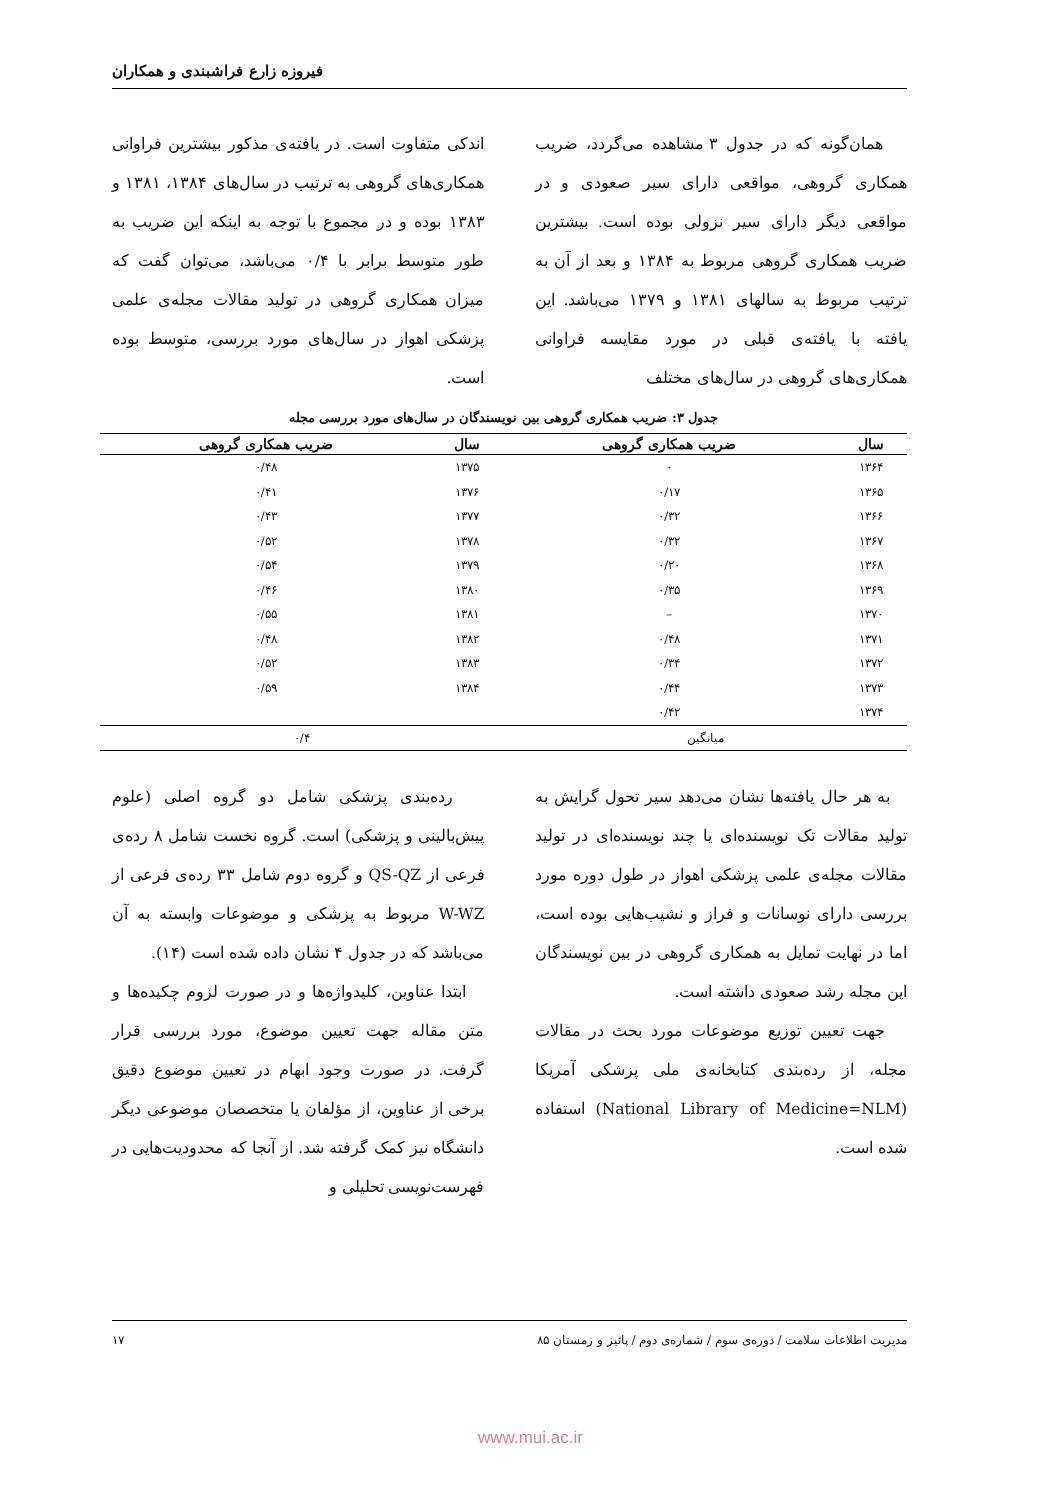فیروزه زارع فراشبندی و همکاران
همان‌گونه که در جدول ۳ مشاهده می‌گردد، ضریب همکاری گروهی، مواقعی دارای سیر صعودی و در مواقعی دیگر دارای سیر نزولی بوده است. بیشترین ضریب همکاری گروهی مربوط به ۱۳۸۴ و بعد از آن به ترتیب مربوط به سالهای ۱۳۸۱ و ۱۳۷۹ می‌باشد. این یافته با یافته‌ی قبلی در مورد مقایسه فراوانی همکاری‌های گروهی در سال‌های مختلف
اندکی متفاوت است. در یافته‌ی مذکور بیشترین فراوانی همکاری‌های گروهی به ترتیب در سال‌های ۱۳۸۴، ۱۳۸۱ و ۱۳۸۳ بوده و در مجموع با توجه به اینکه این ضریب به طور متوسط برابر با ۰/۴ می‌باشد، می‌توان گفت که میزان همکاری گروهی در تولید مقالات مجله‌ی علمی پزشکی اهواز در سال‌های مورد بررسی، متوسط بوده است.
جدول ۳: ضریب همکاری گروهی بین نویسندگان در سال‌های مورد بررسی مجله
| سال | ضریب همکاری گروهی | سال | ضریب همکاری گروهی |
| --- | --- | --- | --- |
| ۱۳۶۴ | ۰ | ۱۳۷۵ | ۰/۴۸ |
| ۱۳۶۵ | ۰/۱۷ | ۱۳۷۶ | ۰/۴۱ |
| ۱۳۶۶ | ۰/۳۲ | ۱۳۷۷ | ۰/۴۳ |
| ۱۳۶۷ | ۰/۳۲ | ۱۳۷۸ | ۰/۵۲ |
| ۱۳۶۸ | ۰/۲۰ | ۱۳۷۹ | ۰/۵۴ |
| ۱۳۶۹ | ۰/۳۵ | ۱۳۸۰ | ۰/۴۶ |
| ۱۳۷۰ | – | ۱۳۸۱ | ۰/۵۵ |
| ۱۳۷۱ | ۰/۴۸ | ۱۳۸۲ | ۰/۴۸ |
| ۱۳۷۲ | ۰/۳۴ | ۱۳۸۳ | ۰/۵۲ |
| ۱۳۷۳ | ۰/۴۴ | ۱۳۸۴ | ۰/۵۹ |
| ۱۳۷۴ | ۰/۴۲ | | |
| میانگین | | ۰/۴ | |
به هر حال یافته‌ها نشان می‌دهد سیر تحول گرایش به تولید مقالات تک نویسنده‌ای یا چند نویسنده‌ای در تولید مقالات مجله‌ی علمی پزشکی اهواز در طول دوره مورد بررسی دارای نوسانات و فراز و نشیب‌هایی بوده است، اما در نهایت تمایل به همکاری گروهی در بین نویسندگان این مجله رشد صعودی داشته است.
جهت تعیین توزیع موضوعات مورد بحث در مقالات مجله، از رده‌بندی کتابخانه‌ی ملی پزشکی آمریکا (National Library of Medicine=NLM) استفاده شده است.
رده‌بندی پزشکی شامل دو گروه اصلی (علوم پیش‌بالینی و پزشکی) است. گروه نخست شامل ۸ رده‌ی فرعی از QS-QZ و گروه دوم شامل ۳۳ رده‌ی فرعی از W-WZ مربوط به پزشکی و موضوعات وابسته به آن می‌باشد که در جدول ۴ نشان داده شده است (۱۴).
ابتدا عناوین، کلیدواژه‌ها و در صورت لزوم چکیده‌ها و متن مقاله جهت تعیین موضوع، مورد بررسی قرار گرفت. در صورت وجود ابهام در تعیین موضوع دقیق برخی از عناوین، از مؤلفان یا متخصصان موضوعی دیگر دانشگاه نیز کمک گرفته شد. از آنجا که محدودیت‌هایی در فهرست‌نویسی تحلیلی و
مدیریت اطلاعات سلامت / دوره‌ی سوم / شماره‌ی دوم / پائیز و زمستان ۸۵ ۱۷
www.mui.ac.ir